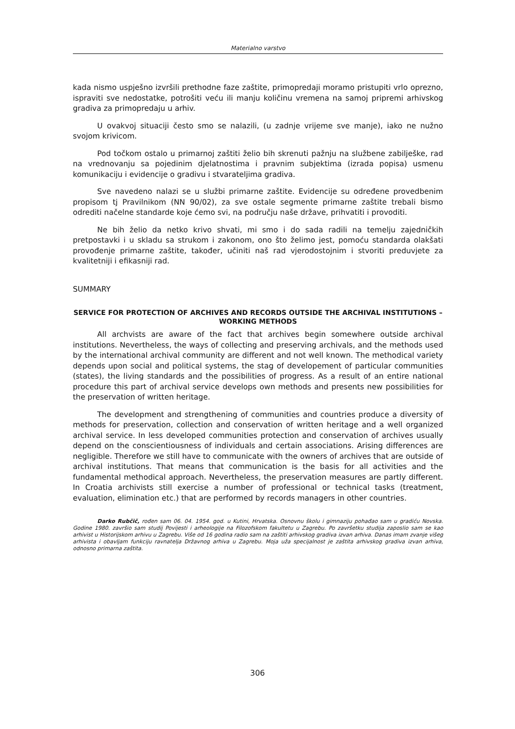Materialno varstvo
kada nismo uspješno izvršili prethodne faze zaštite, primopredaji moramo pristupiti vrlo oprezno, ispraviti sve nedostatke, potrošiti veću ili manju količinu vremena na samoj pripremi arhivskog gradiva za primopredaju u arhiv.
U ovakvoj situaciji često smo se nalazili, (u zadnje vrijeme sve manje), iako ne nužno svojom krivicom.
Pod točkom ostalo u primarnoj zaštiti želio bih skrenuti pažnju na službene zabilješke, rad na vrednovanju sa pojedinim djelatnostima i pravnim subjektima (izrada popisa) usmenu komunikaciju i evidencije o gradivu i stvarateljima gradiva.
Sve navedeno nalazi se u službi primarne zaštite. Evidencije su određene provedbenim propisom tj Pravilnikom (NN 90/02), za sve ostale segmente primarne zaštite trebali bismo odrediti načelne standarde koje ćemo svi, na području naše države, prihvatiti i provoditi.
Ne bih želio da netko krivo shvati, mi smo i do sada radili na temelju zajedničkih pretpostavki i u skladu sa strukom i zakonom, ono što želimo jest, pomoću standarda olakšati provođenje primarne zaštite, također, učiniti naš rad vjerodostojnim i stvoriti preduvjete za kvalitetniji i efikasniji rad.
SUMMARY
SERVICE FOR PROTECTION OF ARCHIVES AND RECORDS OUTSIDE THE ARCHIVAL INSTITUTIONS – WORKING METHODS
All archvists are aware of the fact that archives begin somewhere outside archival institutions. Nevertheless, the ways of collecting and preserving archivals, and the methods used by the international archival community are different and not well known. The methodical variety depends upon social and political systems, the stag of developement of particular communities (states), the living standards and the possibilities of progress. As a result of an entire national procedure this part of archival service develops own methods and presents new possibilities for the preservation of written heritage.
The development and strengthening of communities and countries produce a diversity of methods for preservation, collection and conservation of written heritage and a well organized archival service. In less developed communities protection and conservation of archives usually depend on the conscientiousness of individuals and certain associations. Arising differences are negligible. Therefore we still have to communicate with the owners of archives that are outside of archival institutions. That means that communication is the basis for all activities and the fundamental methodical approach. Nevertheless, the preservation measures are partly different. In Croatia archivists still exercise a number of professional or technical tasks (treatment, evaluation, elimination etc.) that are performed by records managers in other countries.
Darko Rubčič, rođen sam 06. 04. 1954. god. u Kutini, Hrvatska. Osnovnu školu i gimnaziju pohađao sam u gradiću Novska. Godine 1980. završio sam studij Povijesti i arheologije na Filozofskom fakultetu u Zagrebu. Po završetku studija zaposlio sam se kao arhivist u Historijskom arhivu u Zagrebu. Više od 16 godina radio sam na zaštiti arhivskog gradiva izvan arhiva. Danas imam zvanje višeg arhivista i obavljam funkciju ravnatelja Državnog arhiva u Zagrebu. Moja uža specijalnost je zaštita arhivskog gradiva izvan arhiva, odnosno primarna zaštita.
306